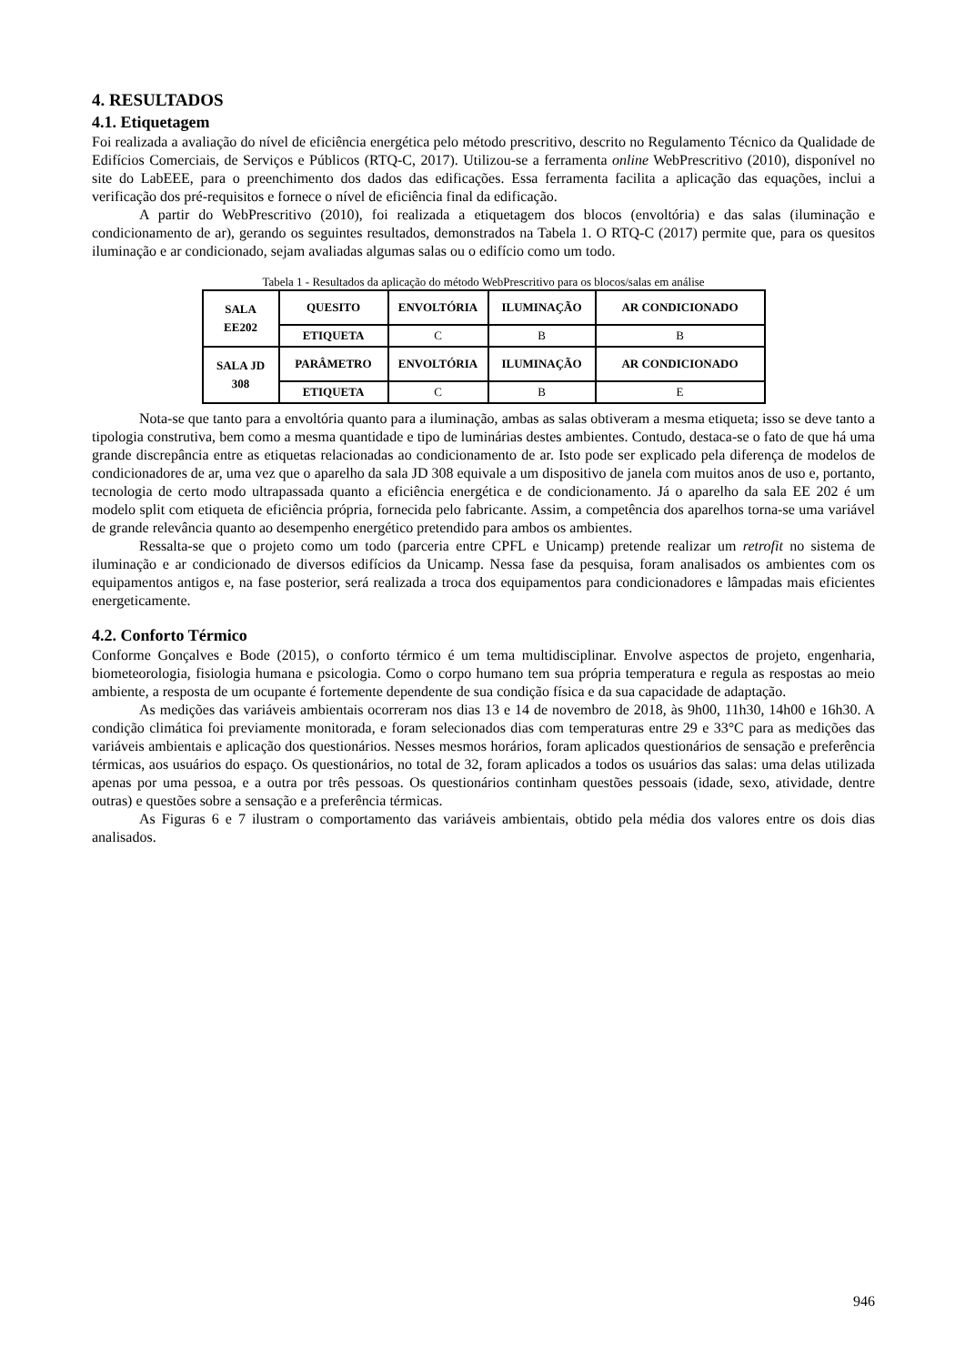4. RESULTADOS
4.1. Etiquetagem
Foi realizada a avaliação do nível de eficiência energética pelo método prescritivo, descrito no Regulamento Técnico da Qualidade de Edifícios Comerciais, de Serviços e Públicos (RTQ-C, 2017). Utilizou-se a ferramenta online WebPrescritivo (2010), disponível no site do LabEEE, para o preenchimento dos dados das edificações. Essa ferramenta facilita a aplicação das equações, inclui a verificação dos pré-requisitos e fornece o nível de eficiência final da edificação.
A partir do WebPrescritivo (2010), foi realizada a etiquetagem dos blocos (envoltória) e das salas (iluminação e condicionamento de ar), gerando os seguintes resultados, demonstrados na Tabela 1. O RTQ-C (2017) permite que, para os quesitos iluminação e ar condicionado, sejam avaliadas algumas salas ou o edifício como um todo.
Tabela 1 - Resultados da aplicação do método WebPrescritivo para os blocos/salas em análise
| SALA EE202 | QUESITO | ENVOLTÓRIA | ILUMINAÇÃO | AR CONDICIONADO |
| | ETIQUETA | C | B | B |
| SALA JD 308 | PARÂMETRO | ENVOLTÓRIA | ILUMINAÇÃO | AR CONDICIONADO |
| | ETIQUETA | C | B | E |
Nota-se que tanto para a envoltória quanto para a iluminação, ambas as salas obtiveram a mesma etiqueta; isso se deve tanto a tipologia construtiva, bem como a mesma quantidade e tipo de luminárias destes ambientes. Contudo, destaca-se o fato de que há uma grande discrepância entre as etiquetas relacionadas ao condicionamento de ar. Isto pode ser explicado pela diferença de modelos de condicionadores de ar, uma vez que o aparelho da sala JD 308 equivale a um dispositivo de janela com muitos anos de uso e, portanto, tecnologia de certo modo ultrapassada quanto a eficiência energética e de condicionamento. Já o aparelho da sala EE 202 é um modelo split com etiqueta de eficiência própria, fornecida pelo fabricante. Assim, a competência dos aparelhos torna-se uma variável de grande relevância quanto ao desempenho energético pretendido para ambos os ambientes.
Ressalta-se que o projeto como um todo (parceria entre CPFL e Unicamp) pretende realizar um retrofit no sistema de iluminação e ar condicionado de diversos edifícios da Unicamp. Nessa fase da pesquisa, foram analisados os ambientes com os equipamentos antigos e, na fase posterior, será realizada a troca dos equipamentos para condicionadores e lâmpadas mais eficientes energeticamente.
4.2. Conforto Térmico
Conforme Gonçalves e Bode (2015), o conforto térmico é um tema multidisciplinar. Envolve aspectos de projeto, engenharia, biometeorologia, fisiologia humana e psicologia. Como o corpo humano tem sua própria temperatura e regula as respostas ao meio ambiente, a resposta de um ocupante é fortemente dependente de sua condição física e da sua capacidade de adaptação.
As medições das variáveis ambientais ocorreram nos dias 13 e 14 de novembro de 2018, às 9h00, 11h30, 14h00 e 16h30. A condição climática foi previamente monitorada, e foram selecionados dias com temperaturas entre 29 e 33°C para as medições das variáveis ambientais e aplicação dos questionários. Nesses mesmos horários, foram aplicados questionários de sensação e preferência térmicas, aos usuários do espaço. Os questionários, no total de 32, foram aplicados a todos os usuários das salas: uma delas utilizada apenas por uma pessoa, e a outra por três pessoas. Os questionários continham questões pessoais (idade, sexo, atividade, dentre outras) e questões sobre a sensação e a preferência térmicas.
As Figuras 6 e 7 ilustram o comportamento das variáveis ambientais, obtido pela média dos valores entre os dois dias analisados.
946